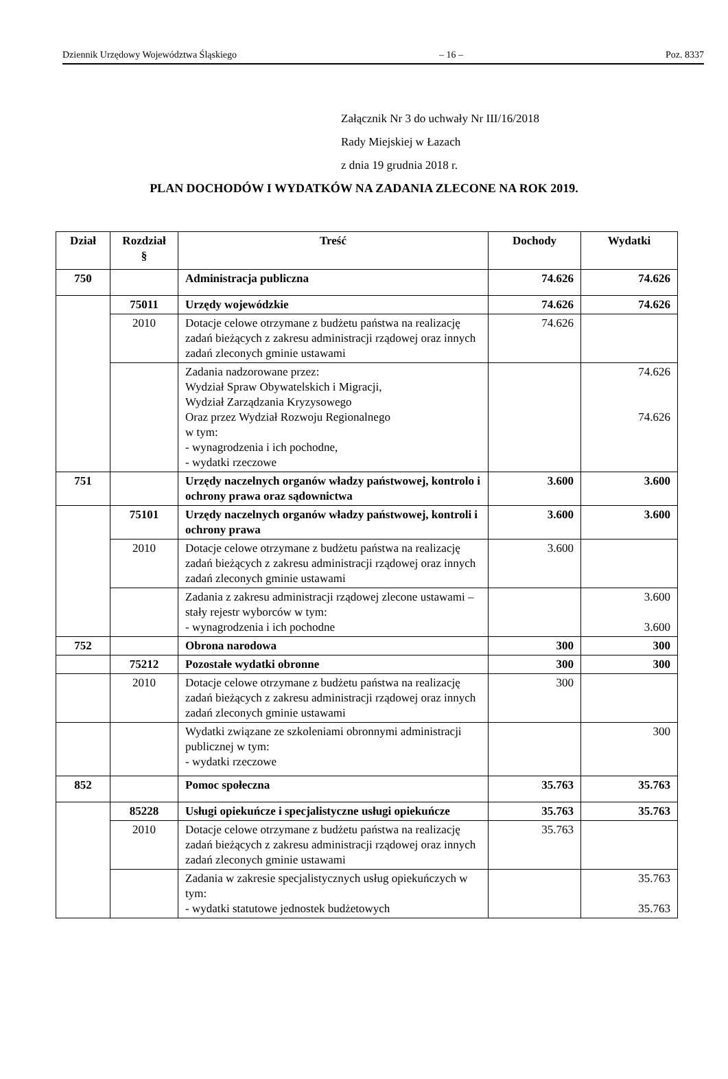Dziennik Urzędowy Województwa Śląskiego – 16 – Poz. 8337
Załącznik Nr 3 do uchwały Nr III/16/2018
Rady Miejskiej w Łazach
z dnia 19 grudnia 2018 r.
PLAN DOCHODÓW I WYDATKÓW NA ZADANIA ZLECONE NA ROK 2019.
| Dział | Rozdział § | Treść | Dochody | Wydatki |
| --- | --- | --- | --- | --- |
| 750 | | Administracja publiczna | 74.626 | 74.626 |
| | 75011 | Urzędy wojewódzkie | 74.626 | 74.626 |
| | 2010 | Dotacje celowe otrzymane z budżetu państwa na realizację zadań bieżących z zakresu administracji rządowej oraz innych zadań zleconych gminie ustawami | 74.626 | |
| | | Zadania nadzorowane przez: Wydział Spraw Obywatelskich i Migracji, Wydział Zarządzania Kryzysowego Oraz przez Wydział Rozwoju Regionalnego w tym: - wynagrodzenia i ich pochodne, - wydatki rzeczowe | | 74.626 74.626 |
| 751 | | Urzędy naczelnych organów władzy państwowej, kontrolo i ochrony prawa oraz sądownictwa | 3.600 | 3.600 |
| | 75101 | Urzędy naczelnych organów władzy państwowej, kontroli i ochrony prawa | 3.600 | 3.600 |
| | 2010 | Dotacje celowe otrzymane z budżetu państwa na realizację zadań bieżących z zakresu administracji rządowej oraz innych zadań zleconych gminie ustawami | 3.600 | |
| | | Zadania z zakresu administracji rządowej zlecone ustawami – stały rejestr wyborców w tym: - wynagrodzenia i ich pochodne | | 3.600 3.600 |
| 752 | | Obrona narodowa | 300 | 300 |
| | 75212 | Pozostałe wydatki obronne | 300 | 300 |
| | 2010 | Dotacje celowe otrzymane z budżetu państwa na realizację zadań bieżących z zakresu administracji rządowej oraz innych zadań zleconych gminie ustawami | 300 | |
| | | Wydatki związane ze szkoleniami obronnymi administracji publicznej w tym: - wydatki rzeczowe | | 300 |
| 852 | | Pomoc społeczna | 35.763 | 35.763 |
| | 85228 | Usługi opiekuńcze i specjalistyczne usługi opiekuńcze | 35.763 | 35.763 |
| | 2010 | Dotacje celowe otrzymane z budżetu państwa na realizację zadań bieżących z zakresu administracji rządowej oraz innych zadań zleconych gminie ustawami | 35.763 | |
| | | Zadania w zakresie specjalistycznych usług opiekuńczych w tym: - wydatki statutowe jednostek budżetowych | | 35.763 35.763 |